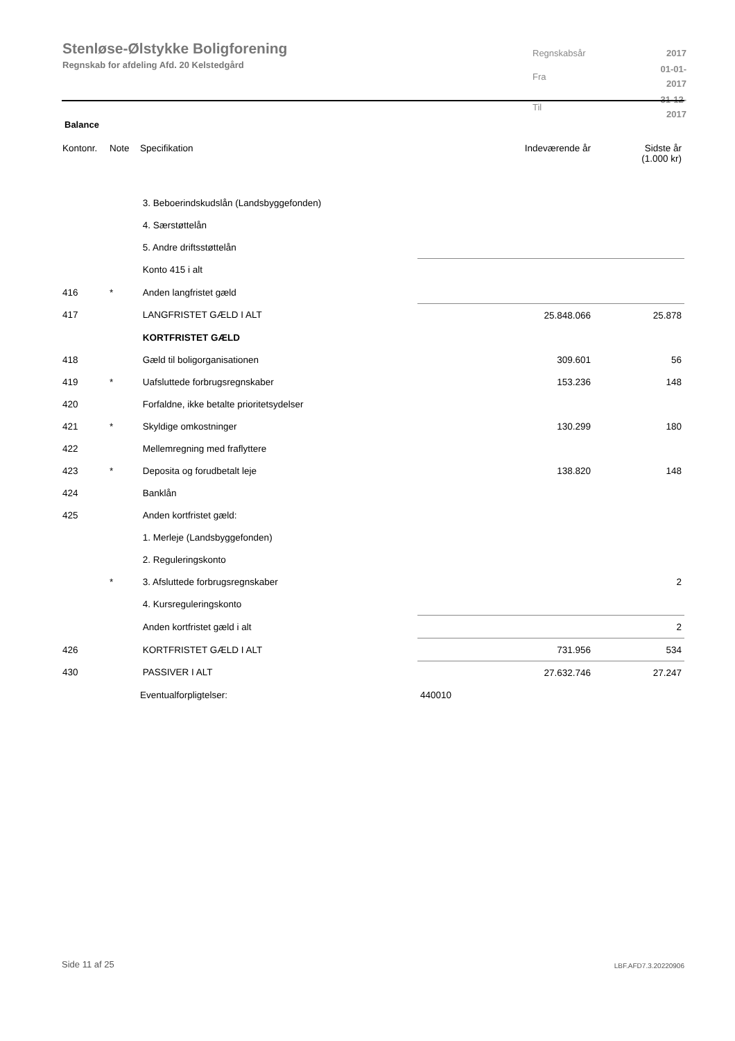Stenløse-Ølstykke Boligforening
Regnskab for afdeling Afd. 20 Kelstedgård
| Regnskabsår | 2017 |
| Fra | 01-01-2017 |
| Til | 31-12-2017 |
Balance
| Kontonr. | Note | Specifikation | Indeværende år | Sidste år (1.000 kr) |
| --- | --- | --- | --- | --- |
| | | 3. Beboerindskudslån (Landsbyggefonden) | | |
| | | 4. Særstøttelån | | |
| | | 5. Andre driftsstøttelån | | |
| | | Konto 415 i alt | | |
| 416 | * | Anden langfristet gæld | | |
| 417 | | LANGFRISTET GÆLD I ALT | 25.848.066 | 25.878 |
| | | KORTFRISTET GÆLD | | |
| 418 | | Gæld til boligorganisationen | 309.601 | 56 |
| 419 | * | Uafsluttede forbrugsregnskaber | 153.236 | 148 |
| 420 | | Forfaldne, ikke betalte prioritetsydelser | | |
| 421 | * | Skyldige omkostninger | 130.299 | 180 |
| 422 | | Mellemregning med fraflyttere | | |
| 423 | * | Deposita og forudbetalt leje | 138.820 | 148 |
| 424 | | Banklån | | |
| 425 | | Anden kortfristet gæld: | | |
| | | 1. Merleje (Landsbyggefonden) | | |
| | | 2. Reguleringskonto | | |
| | * | 3. Afsluttede forbrugsregnskaber | | 2 |
| | | 4. Kursreguleringskonto | | |
| | | Anden kortfristet gæld i alt | | 2 |
| 426 | | KORTFRISTET GÆLD I ALT | 731.956 | 534 |
| 430 | | PASSIVER I ALT | 27.632.746 | 27.247 |
| | | Eventualforpligtelser: | 440010 | |
Side 11 af 25 LBF.AFD7.3.20220906